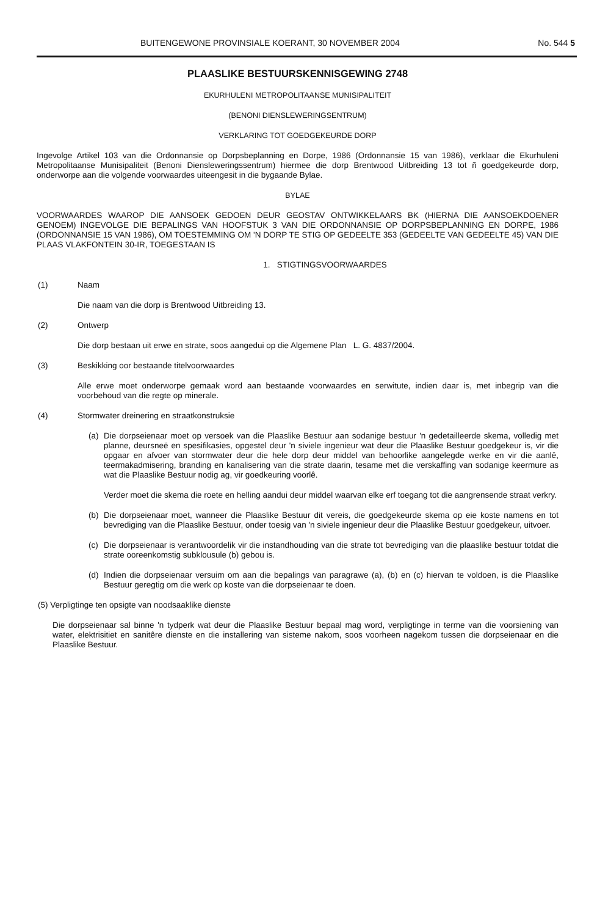BUITENGEWONE PROVINSIALE KOERANT, 30 NOVEMBER 2004 No. 544 5
PLAASLIKE BESTUURSKENNISGEWING 2748
EKURHULENI METROPOLITAANSE MUNISIPALITEIT
(BENONI DIENSLEWERINGSENTRUM)
VERKLARING TOT GOEDGEKEURDE DORP
Ingevolge Artikel 103 van die Ordonnansie op Dorpsbeplanning en Dorpe, 1986 (Ordonnansie 15 van 1986), verklaar die Ekurhuleni Metropolitaanse Munisipaliteit (Benoni Diensleweringssentrum) hiermee die dorp Brentwood Uitbreiding 13 tot ñ goedgekeurde dorp, onderworpe aan die volgende voorwaardes uiteengesit in die bygaande Bylae.
BYLAE
VOORWAARDES WAAROP DIE AANSOEK GEDOEN DEUR GEOSTAV ONTWIKKELAARS BK (HIERNA DIE AANSOEKDOENER GENOEM) INGEVOLGE DIE BEPALINGS VAN HOOFSTUK 3 VAN DIE ORDONNANSIE OP DORPSBEPLANNING EN DORPE, 1986 (ORDONNANSIE 15 VAN 1986), OM TOESTEMMING OM 'N DORP TE STIG OP GEDEELTE 353 (GEDEELTE VAN GEDEELTE 45) VAN DIE PLAAS VLAKFONTEIN 30-IR, TOEGESTAAN IS
1. STIGTINGSVOORWAARDES
(1) Naam
Die naam van die dorp is Brentwood Uitbreiding 13.
(2) Ontwerp
Die dorp bestaan uit erwe en strate, soos aangedui op die Algemene Plan L. G. 4837/2004.
(3) Beskikking oor bestaande titelvoorwaardes
Alle erwe moet onderworpe gemaak word aan bestaande voorwaardes en serwitute, indien daar is, met inbegrip van die voorbehoud van die regte op minerale.
(4) Stormwater dreinering en straatkonstruksie
(a) Die dorpseienaar moet op versoek van die Plaaslike Bestuur aan sodanige bestuur 'n gedetailleerde skema, volledig met planne, deursneë en spesifikasies, opgestel deur 'n siviele ingenieur wat deur die Plaaslike Bestuur goedgekeur is, vir die opgaar en afvoer van stormwater deur die hele dorp deur middel van behoorlike aangelegde werke en vir die aanlê, teermakadmisering, branding en kanalisering van die strate daarin, tesame met die verskaffing van sodanige keermure as wat die Plaaslike Bestuur nodig ag, vir goedkeuring voorlê.
Verder moet die skema die roete en helling aandui deur middel waarvan elke erf toegang tot die aangrensende straat verkry.
(b) Die dorpseienaar moet, wanneer die Plaaslike Bestuur dit vereis, die goedgekeurde skema op eie koste namens en tot bevrediging van die Plaaslike Bestuur, onder toesig van 'n siviele ingenieur deur die Plaaslike Bestuur goedgekeur, uitvoer.
(c) Die dorpseienaar is verantwoordelik vir die instandhouding van die strate tot bevrediging van die plaaslike bestuur totdat die strate ooreenkomstig subklousule (b) gebou is.
(d) Indien die dorpseienaar versuim om aan die bepalings van paragrawe (a), (b) en (c) hiervan te voldoen, is die Plaaslike Bestuur geregtig om die werk op koste van die dorpseienaar te doen.
(5) Verpligtinge ten opsigte van noodsaaklike dienste
Die dorpseienaar sal binne 'n tydperk wat deur die Plaaslike Bestuur bepaal mag word, verpligtinge in terme van die voorsiening van water, elektrisitiet en sanitêre dienste en die installering van sisteme nakom, soos voorheen nagekom tussen die dorpseienaar en die Plaaslike Bestuur.